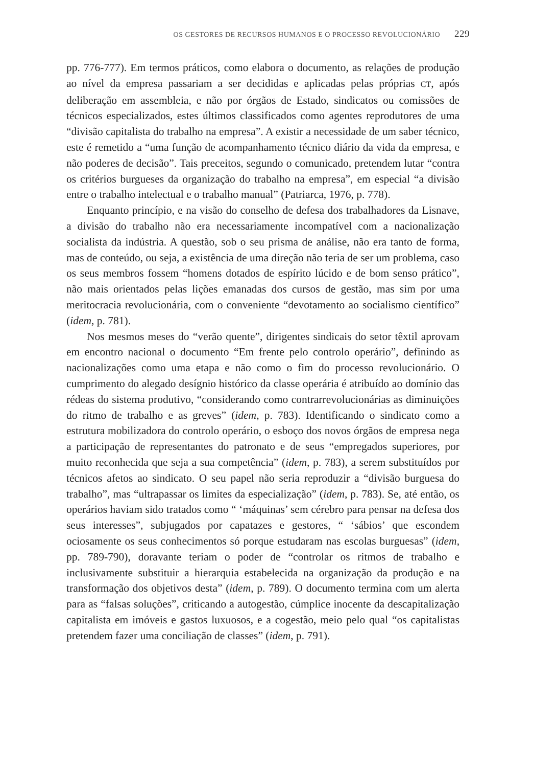OS GESTORES DE RECURSOS HUMANOS E O PROCESSO REVOLUCIONÁRIO 229
pp. 776-777). Em termos práticos, como elabora o documento, as relações de produção ao nível da empresa passariam a ser decididas e aplicadas pelas próprias CT, após deliberação em assembleia, e não por órgãos de Estado, sindicatos ou comissões de técnicos especializados, estes últimos classificados como agentes reprodutores de uma “divisão capitalista do trabalho na empresa”. A existir a necessidade de um saber técnico, este é remetido a “uma função de acompanhamento técnico diário da vida da empresa, e não poderes de decisão”. Tais preceitos, segundo o comunicado, pretendem lutar “contra os critérios burgueses da organização do trabalho na empresa”, em especial “a divisão entre o trabalho intelectual e o trabalho manual” (Patriarca, 1976, p. 778).
Enquanto princípio, e na visão do conselho de defesa dos trabalhadores da Lisnave, a divisão do trabalho não era necessariamente incompatível com a nacionalização socialista da indústria. A questão, sob o seu prisma de análise, não era tanto de forma, mas de conteúdo, ou seja, a existência de uma direção não teria de ser um problema, caso os seus membros fossem “homens dotados de espírito lúcido e de bom senso prático”, não mais orientados pelas lições emanadas dos cursos de gestão, mas sim por uma meritocracia revolucionária, com o conveniente “devotamento ao socialismo científico” (idem, p. 781).
Nos mesmos meses do “verão quente”, dirigentes sindicais do setor têxtil aprovam em encontro nacional o documento “Em frente pelo controlo operário”, definindo as nacionalizações como uma etapa e não como o fim do processo revolucionário. O cumprimento do alegado desígnio histórico da classe operária é atribuído ao domínio das rédeas do sistema produtivo, “considerando como contrarrevolucionárias as diminuições do ritmo de trabalho e as greves” (idem, p. 783). Identificando o sindicato como a estrutura mobilizadora do controlo operário, o esboço dos novos órgãos de empresa nega a participação de representantes do patronato e de seus “empregados superiores, por muito reconhecida que seja a sua competência” (idem, p. 783), a serem substituídos por técnicos afetos ao sindicato. O seu papel não seria reproduzir a “divisão burguesa do trabalho”, mas “ultrapassar os limites da especialização” (idem, p. 783). Se, até então, os operários haviam sido tratados como “ ‘máquinas’ sem cérebro para pensar na defesa dos seus interesses”, subjugados por capatazes e gestores, “ ‘sábios’ que escondem ociosamente os seus conhecimentos só porque estudaram nas escolas burguesas” (idem, pp. 789-790), doravante teriam o poder de “controlar os ritmos de trabalho e inclusivamente substituir a hierarquia estabelecida na organização da produção e na transformação dos objetivos desta” (idem, p. 789). O documento termina com um alerta para as “falsas soluções”, criticando a autogestão, cúmplice inocente da descapitalização capitalista em imóveis e gastos luxuosos, e a cogestão, meio pelo qual “os capitalistas pretendem fazer uma conciliação de classes” (idem, p. 791).